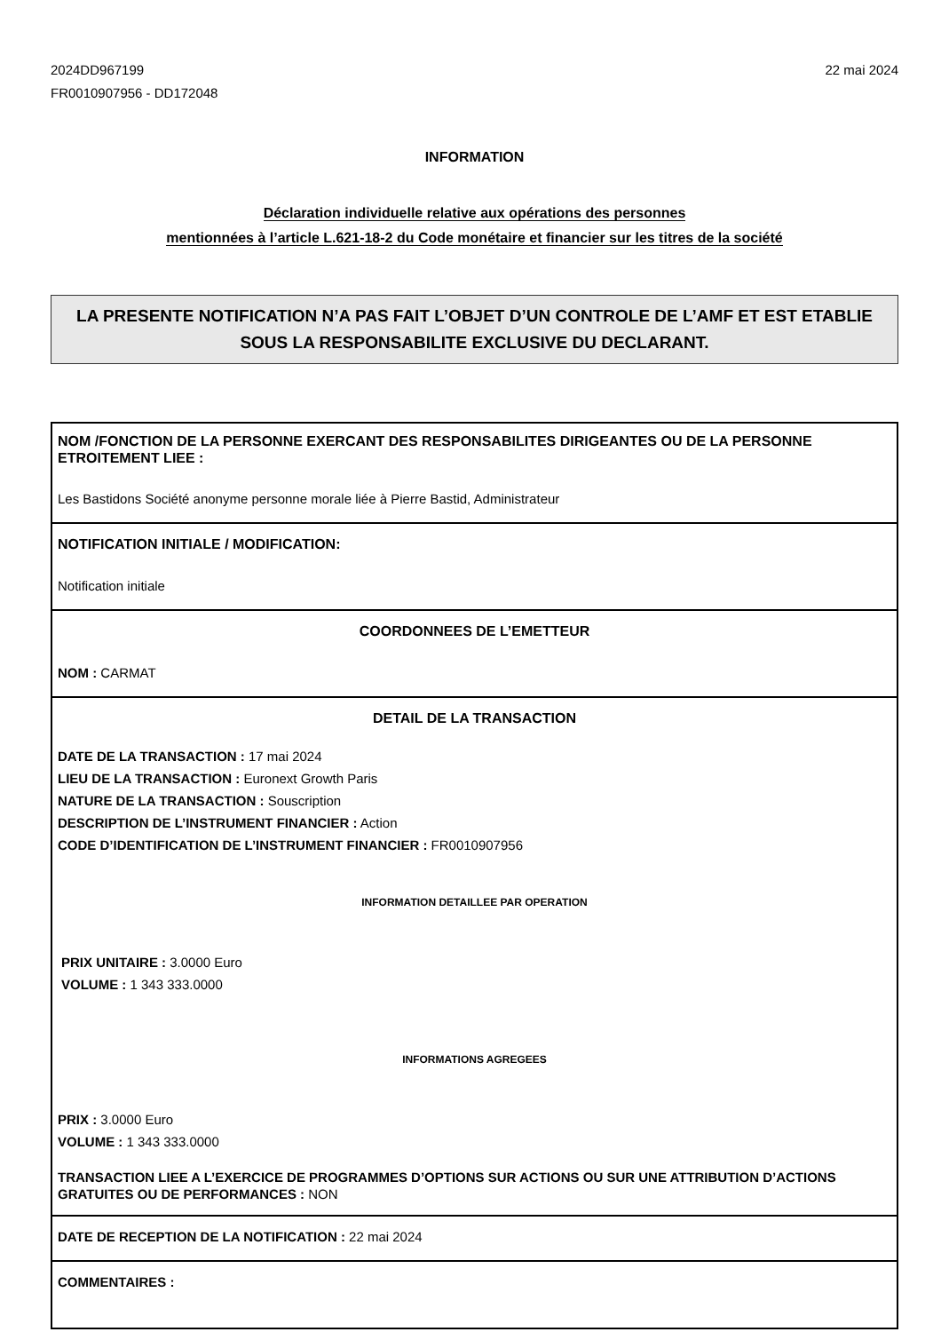2024DD967199
FR0010907956 - DD172048
22 mai 2024
INFORMATION
Déclaration individuelle relative aux opérations des personnes
mentionnées à l’article L.621-18-2 du Code monétaire et financier sur les titres de la société
LA PRESENTE NOTIFICATION N’A PAS FAIT L’OBJET D’UN CONTROLE DE L’AMF ET EST ETABLIE SOUS LA RESPONSABILITE EXCLUSIVE DU DECLARANT.
NOM /FONCTION DE LA PERSONNE EXERCANT DES RESPONSABILITES DIRIGEANTES OU DE LA PERSONNE ETROITEMENT LIEE :
Les Bastidons Société anonyme personne morale liée à Pierre Bastid, Administrateur
NOTIFICATION INITIALE / MODIFICATION:
Notification initiale
COORDONNEES DE L’EMETTEUR
NOM : CARMAT
DETAIL DE LA TRANSACTION
DATE DE LA TRANSACTION : 17 mai 2024
LIEU DE LA TRANSACTION : Euronext Growth Paris
NATURE DE LA TRANSACTION : Souscription
DESCRIPTION DE L’INSTRUMENT FINANCIER : Action
CODE D’IDENTIFICATION DE L’INSTRUMENT FINANCIER : FR0010907956
INFORMATION DETAILLEE PAR OPERATION
PRIX UNITAIRE : 3.0000 Euro
VOLUME : 1 343 333.0000
INFORMATIONS AGREGEES
PRIX : 3.0000 Euro
VOLUME : 1 343 333.0000
TRANSACTION LIEE A L’EXERCICE DE PROGRAMMES D’OPTIONS SUR ACTIONS OU SUR UNE ATTRIBUTION D’ACTIONS GRATUITES OU DE PERFORMANCES : NON
DATE DE RECEPTION DE LA NOTIFICATION : 22 mai 2024
COMMENTAIRES :